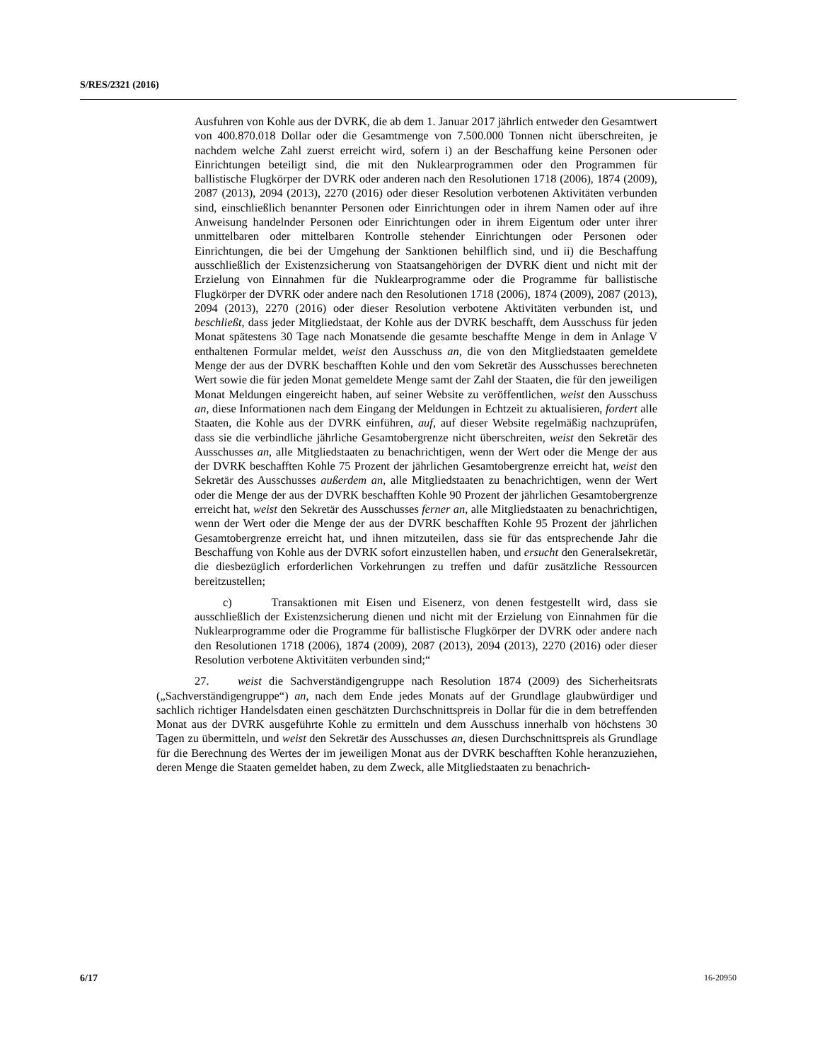S/RES/2321 (2016)
Ausfuhren von Kohle aus der DVRK, die ab dem 1. Januar 2017 jährlich entweder den Gesamtwert von 400.870.018 Dollar oder die Gesamtmenge von 7.500.000 Tonnen nicht überschreiten, je nachdem welche Zahl zuerst erreicht wird, sofern i) an der Beschaffung keine Personen oder Einrichtungen beteiligt sind, die mit den Nuklearprogrammen oder den Programmen für ballistische Flugkörper der DVRK oder anderen nach den Resolutionen 1718 (2006), 1874 (2009), 2087 (2013), 2094 (2013), 2270 (2016) oder dieser Resolution verbotenen Aktivitäten verbunden sind, einschließlich benannter Personen oder Einrichtungen oder in ihrem Namen oder auf ihre Anweisung handelnder Personen oder Einrichtungen oder in ihrem Eigentum oder unter ihrer unmittelbaren oder mittelbaren Kontrolle stehender Einrichtungen oder Personen oder Einrichtungen, die bei der Umgehung der Sanktionen behilflich sind, und ii) die Beschaffung ausschließlich der Existenzsicherung von Staatsangehörigen der DVRK dient und nicht mit der Erzielung von Einnahmen für die Nuklearprogramme oder die Programme für ballistische Flugkörper der DVRK oder andere nach den Resolutionen 1718 (2006), 1874 (2009), 2087 (2013), 2094 (2013), 2270 (2016) oder dieser Resolution verbotene Aktivitäten verbunden ist, und beschließt, dass jeder Mitgliedstaat, der Kohle aus der DVRK beschafft, dem Ausschuss für jeden Monat spätestens 30 Tage nach Monatsende die gesamte beschaffte Menge in dem in Anlage V enthaltenen Formular meldet, weist den Ausschuss an, die von den Mitgliedstaaten gemeldete Menge der aus der DVRK beschafften Kohle und den vom Sekretär des Ausschusses berechneten Wert sowie die für jeden Monat gemeldete Menge samt der Zahl der Staaten, die für den jeweiligen Monat Meldungen eingereicht haben, auf seiner Website zu veröffentlichen, weist den Ausschuss an, diese Informationen nach dem Eingang der Meldungen in Echtzeit zu aktualisieren, fordert alle Staaten, die Kohle aus der DVRK einführen, auf, auf dieser Website regelmäßig nachzuprüfen, dass sie die verbindliche jährliche Gesamtobergrenze nicht überschreiten, weist den Sekretär des Ausschusses an, alle Mitgliedstaaten zu benachrichtigen, wenn der Wert oder die Menge der aus der DVRK beschafften Kohle 75 Prozent der jährlichen Gesamtobergrenze erreicht hat, weist den Sekretär des Ausschusses außerdem an, alle Mitgliedstaaten zu benachrichtigen, wenn der Wert oder die Menge der aus der DVRK beschafften Kohle 90 Prozent der jährlichen Gesamtobergrenze erreicht hat, weist den Sekretär des Ausschusses ferner an, alle Mitgliedstaaten zu benachrichtigen, wenn der Wert oder die Menge der aus der DVRK beschafften Kohle 95 Prozent der jährlichen Gesamtobergrenze erreicht hat, und ihnen mitzuteilen, dass sie für das entsprechende Jahr die Beschaffung von Kohle aus der DVRK sofort einzustellen haben, und ersucht den Generalsekretär, die diesbezüglich erforderlichen Vorkehrungen zu treffen und dafür zusätzliche Ressourcen bereitzustellen;
c) Transaktionen mit Eisen und Eisenerz, von denen festgestellt wird, dass sie ausschließlich der Existenzsicherung dienen und nicht mit der Erzielung von Einnahmen für die Nuklearprogramme oder die Programme für ballistische Flugkörper der DVRK oder andere nach den Resolutionen 1718 (2006), 1874 (2009), 2087 (2013), 2094 (2013), 2270 (2016) oder dieser Resolution verbotene Aktivitäten verbunden sind;“
27. weist die Sachverständigengruppe nach Resolution 1874 (2009) des Sicherheitsrats („Sachverständigengruppe“) an, nach dem Ende jedes Monats auf der Grundlage glaubwürdiger und sachlich richtiger Handelsdaten einen geschätzten Durchschnittspreis in Dollar für die in dem betreffenden Monat aus der DVRK ausgeführte Kohle zu ermitteln und dem Ausschuss innerhalb von höchstens 30 Tagen zu übermitteln, und weist den Sekretär des Ausschusses an, diesen Durchschnittspreis als Grundlage für die Berechnung des Wertes der im jeweiligen Monat aus der DVRK beschafften Kohle heranzuziehen, deren Menge die Staaten gemeldet haben, zu dem Zweck, alle Mitgliedstaaten zu benachrich-
6/17 16-20950